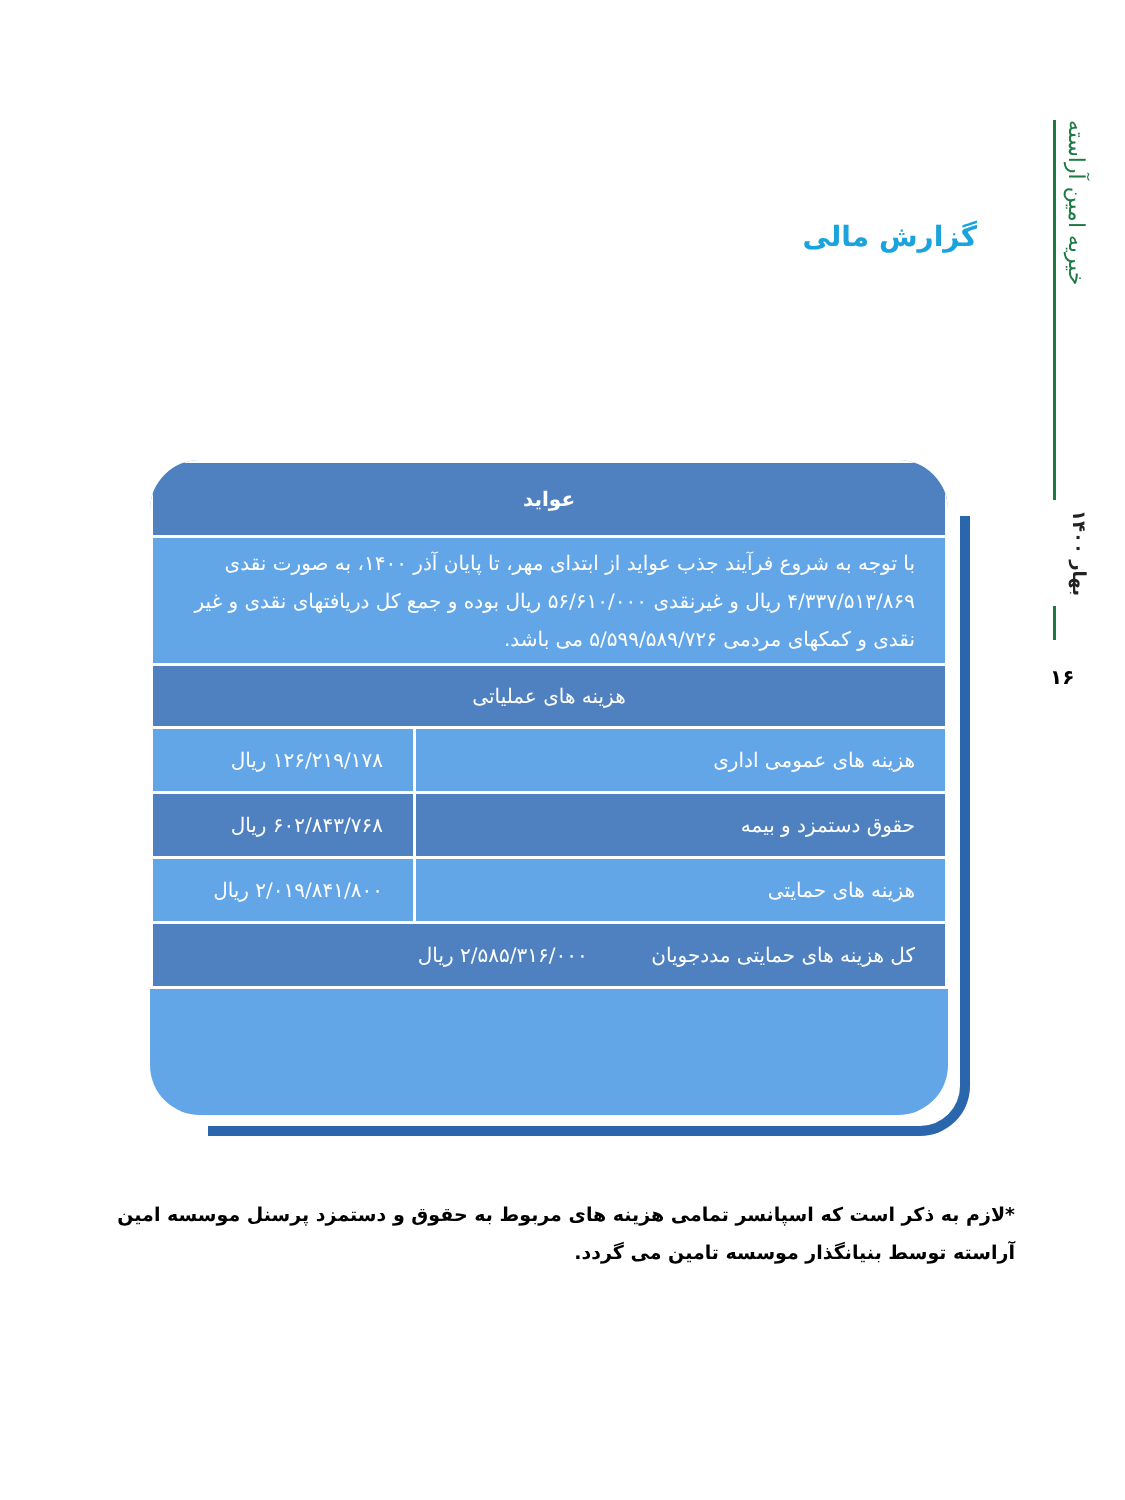خیریه امین آراسته
بهار ۱۴۰۰
۱۶
گزارش مالی
| عواید | |
| --- | --- |
| با توجه به شروع فرآیند جذب عواید از ابتدای مهر، تا پایان آذر ۱۴۰۰، به صورت نقدی ۴/۳۳۷/۵۱۳/۸۶۹ ریال و غیرنقدی ۵۶/۶۱۰/۰۰۰ ریال بوده و جمع کل دریافتهای نقدی و غیر نقدی و کمکهای مردمی ۵/۵۹۹/۵۸۹/۷۲۶ می باشد. | |
| هزینه های عملیاتی | |
| هزینه های عمومی اداری | ۱۲۶/۲۱۹/۱۷۸ ریال |
| حقوق دستمزد و بیمه | ۶۰۲/۸۴۳/۷۶۸ ریال |
| هزینه های حمایتی | ۲/۰۱۹/۸۴۱/۸۰۰ ریال |
| کل هزینه های حمایتی مددجویان ۲/۵۸۵/۳۱۶/۰۰۰ ریال | |
*لازم به ذکر است که اسپانسر تمامی هزینه های مربوط به حقوق و دستمزد پرسنل موسسه امین آراسته توسط بنیانگذار موسسه تامین می گردد.